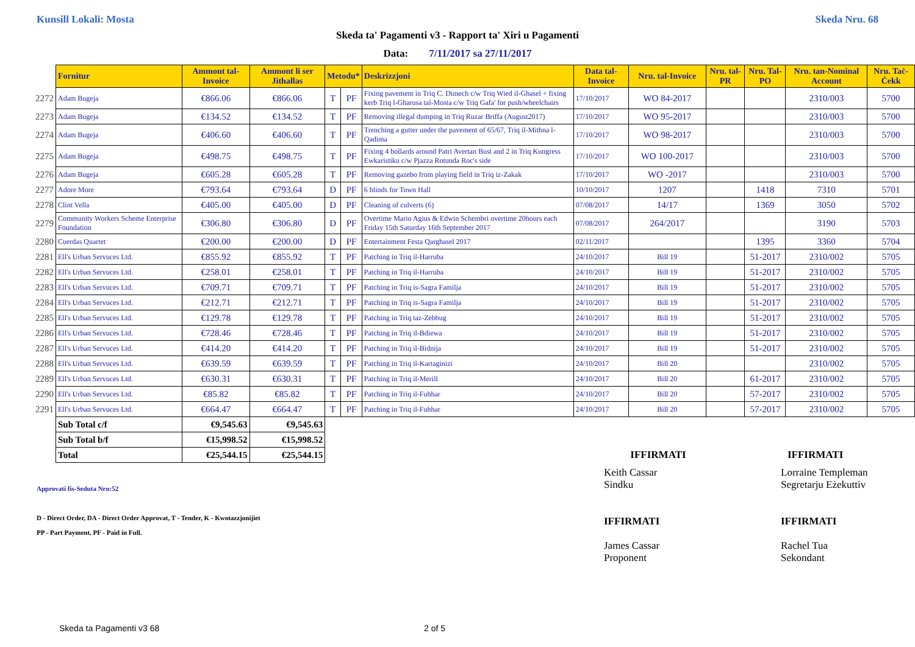Kunsill Lokali: Mosta Skeda Nru. 68
Skeda ta' Pagamenti v3 - Rapport ta' Xiri u Pagamenti
Data: 7/11/2017 sa 27/11/2017
| | Fornitur | Ammont tal-Invoice | Ammont li ser Jithallas | Metodu* | | Deskrizzjoni | Data tal-Invoice | Nru. tal-Invoice | Nru. tal-PR | Nru. Tal-PO | Nru. tan-Nominal Account | Nru. Taċ-Ċekk |
| --- | --- | --- | --- | --- | --- | --- | --- | --- | --- | --- | --- | --- |
| 2272 | Adam Bugeja | €866.06 | €866.06 | T | PF | Fixing pavement in Triq C. Dimech c/w Triq Wied il-Ghasel + fixing kerb Triq l-Gharusa tal-Mosta c/w Triq Gafa' for push/wheelchairs | 17/10/2017 | WO 84-2017 | | | 2310/003 | 5700 |
| 2273 | Adam Bugeja | €134.52 | €134.52 | T | PF | Removing illegal dumping in Triq Ruzar Briffa (August2017) | 17/10/2017 | WO 95-2017 | | | 2310/003 | 5700 |
| 2274 | Adam Bugeja | €406.60 | €406.60 | T | PF | Trenching a gutter under the pavement of 65/67, Triq il-Mithna l-Qadima | 17/10/2017 | WO 98-2017 | | | 2310/003 | 5700 |
| 2275 | Adam Bugeja | €498.75 | €498.75 | T | PF | Fixing 4 bollards around Patri Avertan Bust and 2 in Triq Kungress Ewkaristiku c/w Pjazza Rotunda Roc's side | 17/10/2017 | WO 100-2017 | | | 2310/003 | 5700 |
| 2276 | Adam Bugeja | €605.28 | €605.28 | T | PF | Removing gazebo from playing field in Triq iz-Zakak | 17/10/2017 | WO -2017 | | | 2310/003 | 5700 |
| 2277 | Adore More | €793.64 | €793.64 | D | PF | 6 blinds for Town Hall | 10/10/2017 | 1207 | | 1418 | 7310 | 5701 |
| 2278 | Clint Vella | €405.00 | €405.00 | D | PF | Cleaning of culverts (6) | 07/08/2017 | 14/17 | | 1369 | 3050 | 5702 |
| 2279 | Community Workers Scheme Enterprise Foundation | €306.80 | €306.80 | D | PF | Overtime Mario Agius & Edwin Schembri overtime 20hours each Friday 15th Saturday 16th September 2017 | 07/08/2017 | 264/2017 | | | 3190 | 5703 |
| 2280 | Cuerdas Quartet | €200.00 | €200.00 | D | PF | Entertainment Festa Qarghasel 2017 | 02/11/2017 | | | 1395 | 3360 | 5704 |
| 2281 | Ell's Urban Servuces Ltd. | €855.92 | €855.92 | T | PF | Patching in Triq il-Harruba | 24/10/2017 | Bill 19 | | 51-2017 | 2310/002 | 5705 |
| 2282 | Ell's Urban Servuces Ltd. | €258.01 | €258.01 | T | PF | Patching in Triq il-Harruba | 24/10/2017 | Bill 19 | | 51-2017 | 2310/002 | 5705 |
| 2283 | Ell's Urban Servuces Ltd. | €709.71 | €709.71 | T | PF | Patching in Triq is-Sagra Familja | 24/10/2017 | Bill 19 | | 51-2017 | 2310/002 | 5705 |
| 2284 | Ell's Urban Servuces Ltd. | €212.71 | €212.71 | T | PF | Patching in Triq is-Sagra Familja | 24/10/2017 | Bill 19 | | 51-2017 | 2310/002 | 5705 |
| 2285 | Ell's Urban Servuces Ltd. | €129.78 | €129.78 | T | PF | Patching in Triq taz-Zebbug | 24/10/2017 | Bill 19 | | 51-2017 | 2310/002 | 5705 |
| 2286 | Ell's Urban Servuces Ltd. | €728.46 | €728.46 | T | PF | Patching in Triq il-Bdiewa | 24/10/2017 | Bill 19 | | 51-2017 | 2310/002 | 5705 |
| 2287 | Ell's Urban Servuces Ltd. | €414.20 | €414.20 | T | PF | Patching in Triq il-Bidnija | 24/10/2017 | Bill 19 | | 51-2017 | 2310/002 | 5705 |
| 2288 | Ell's Urban Servuces Ltd. | €639.59 | €639.59 | T | PF | Patching in Triq il-Kartaginizi | 24/10/2017 | Bill 20 | | | 2310/002 | 5705 |
| 2289 | Ell's Urban Servuces Ltd. | €630.31 | €630.31 | T | PF | Patching in Triq il-Merill | 24/10/2017 | Bill 20 | | 61-2017 | 2310/002 | 5705 |
| 2290 | Ell's Urban Servuces Ltd. | €85.82 | €85.82 | T | PF | Patching in Triq il-Fuhhar | 24/10/2017 | Bill 20 | | 57-2017 | 2310/002 | 5705 |
| 2291 | Ell's Urban Servuces Ltd. | €664.47 | €664.47 | T | PF | Patching in Triq il-Fuhhar | 24/10/2017 | Bill 20 | | 57-2017 | 2310/002 | 5705 |
| | Sub Total c/f | €9,545.63 | €9,545.63 | | | | | | | | | |
| | Sub Total b/f | €15,998.52 | €15,998.52 | | | | | | | | | |
| | Total | €25,544.15 | €25,544.15 | | | | | IFFIRMATI | | | IFFIRMATI | |
Approvati fis-Seduta Nru:52
D - Direct Order, DA - Direct Order Approvat, T - Tender, K - Kwotazzjonijiet
PP - Part Payment, PF - Paid in Full.
Keith Cassar
Sindku
IFFIRMATI
James Cassar
Proponent
Lorraine Templeman
Segretarju Eżekuttiv
IFFIRMATI
Rachel Tua
Sekondant
Skeda ta Pagamenti v3 68 2 of 5